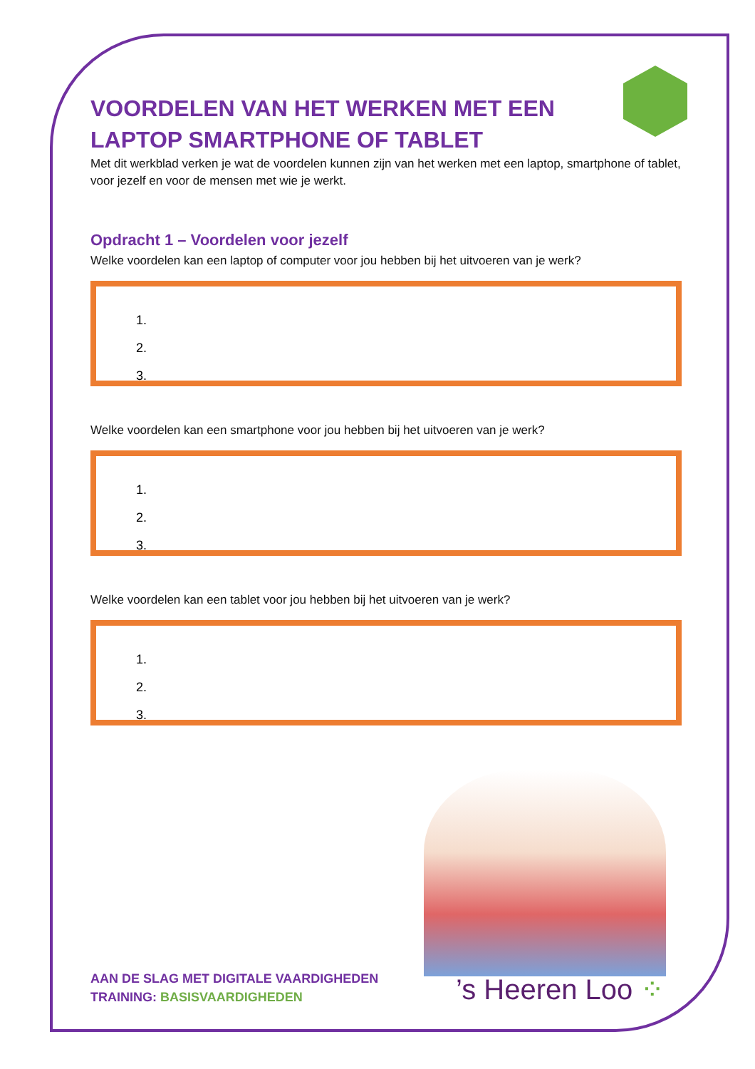VOORDELEN VAN HET WERKEN MET EEN LAPTOP SMARTPHONE OF TABLET
Met dit werkblad verken je wat de voordelen kunnen zijn van het werken met een laptop, smartphone of tablet, voor jezelf en voor de mensen met wie je werkt.
Opdracht 1 – Voordelen voor jezelf
Welke voordelen kan een laptop of computer voor jou hebben bij het uitvoeren van je werk?
1.
2.
3.
Welke voordelen kan een smartphone voor jou hebben bij het uitvoeren van je werk?
1.
2.
3.
Welke voordelen kan een tablet voor jou hebben bij het uitvoeren van je werk?
1.
2.
3.
AAN DE SLAG MET DIGITALE VAARDIGHEDEN
TRAINING: BASISVAARDIGHEDEN
’s Heeren Loo ⁘